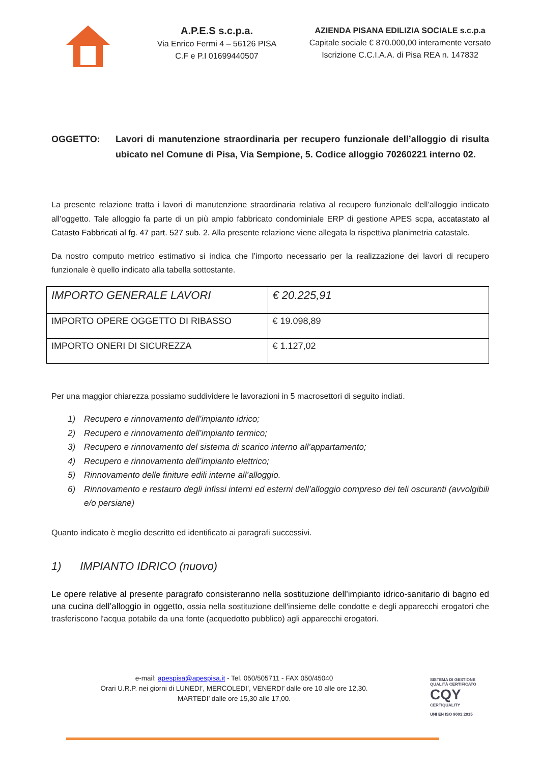A.P.E.S s.c.p.a.
Via Enrico Fermi 4 – 56126 PISA
C.F e P.I 01699440507
AZIENDA PISANA EDILIZIA SOCIALE s.c.p.a
Capitale sociale € 870.000,00 interamente versato
Iscrizione C.C.I.A.A. di Pisa REA n. 147832
OGGETTO: Lavori di manutenzione straordinaria per recupero funzionale dell’alloggio di risulta ubicato nel Comune di Pisa, Via Sempione, 5. Codice alloggio 70260221 interno 02.
La presente relazione tratta i lavori di manutenzione straordinaria relativa al recupero funzionale dell’alloggio indicato all’oggetto. Tale alloggio fa parte di un più ampio fabbricato condominiale ERP di gestione APES scpa, accatastato al Catasto Fabbricati al fg. 47 part. 527 sub. 2. Alla presente relazione viene allegata la rispettiva planimetria catastale.
Da nostro computo metrico estimativo si indica che l’importo necessario per la realizzazione dei lavori di recupero funzionale è quello indicato alla tabella sottostante.
| IMPORTO GENERALE LAVORI | € 20.225,91 |
| IMPORTO OPERE OGGETTO DI RIBASSO | € 19.098,89 |
| IMPORTO ONERI DI SICUREZZA | € 1.127,02 |
Per una maggior chiarezza possiamo suddividere le lavorazioni in 5 macrosettori di seguito indiati.
1) Recupero e rinnovamento dell’impianto idrico;
2) Recupero e rinnovamento dell’impianto termico;
3) Recupero e rinnovamento del sistema di scarico interno all’appartamento;
4) Recupero e rinnovamento dell’impianto elettrico;
5) Rinnovamento delle finiture edili interne all’alloggio.
6) Rinnovamento e restauro degli infissi interni ed esterni dell’alloggio compreso dei teli oscuranti (avvolgibili e/o persiane)
Quanto indicato è meglio descritto ed identificato ai paragrafi successivi.
1) IMPIANTO IDRICO (nuovo)
Le opere relative al presente paragrafo consisteranno nella sostituzione dell’impianto idrico-sanitario di bagno ed una cucina dell’alloggio in oggetto, ossia nella sostituzione dell'insieme delle condotte e degli apparecchi erogatori che trasferiscono l'acqua potabile da una fonte (acquedotto pubblico) agli apparecchi erogatori.
e-mail: apespisa@apespisa.it - Tel. 050/505711 - FAX 050/45040
Orari U.R.P. nei giorni di LUNEDI’, MERCOLEDI’, VENERDI’ dalle ore 10 alle ore 12,30.
MARTEDI’ dalle ore 15,30 alle 17,00.
SISTEMA DI GESTIONE
QUALITÀ CERTIFICATO
CQY
CERTIQUALITY
UNI EN ISO 9001:2015